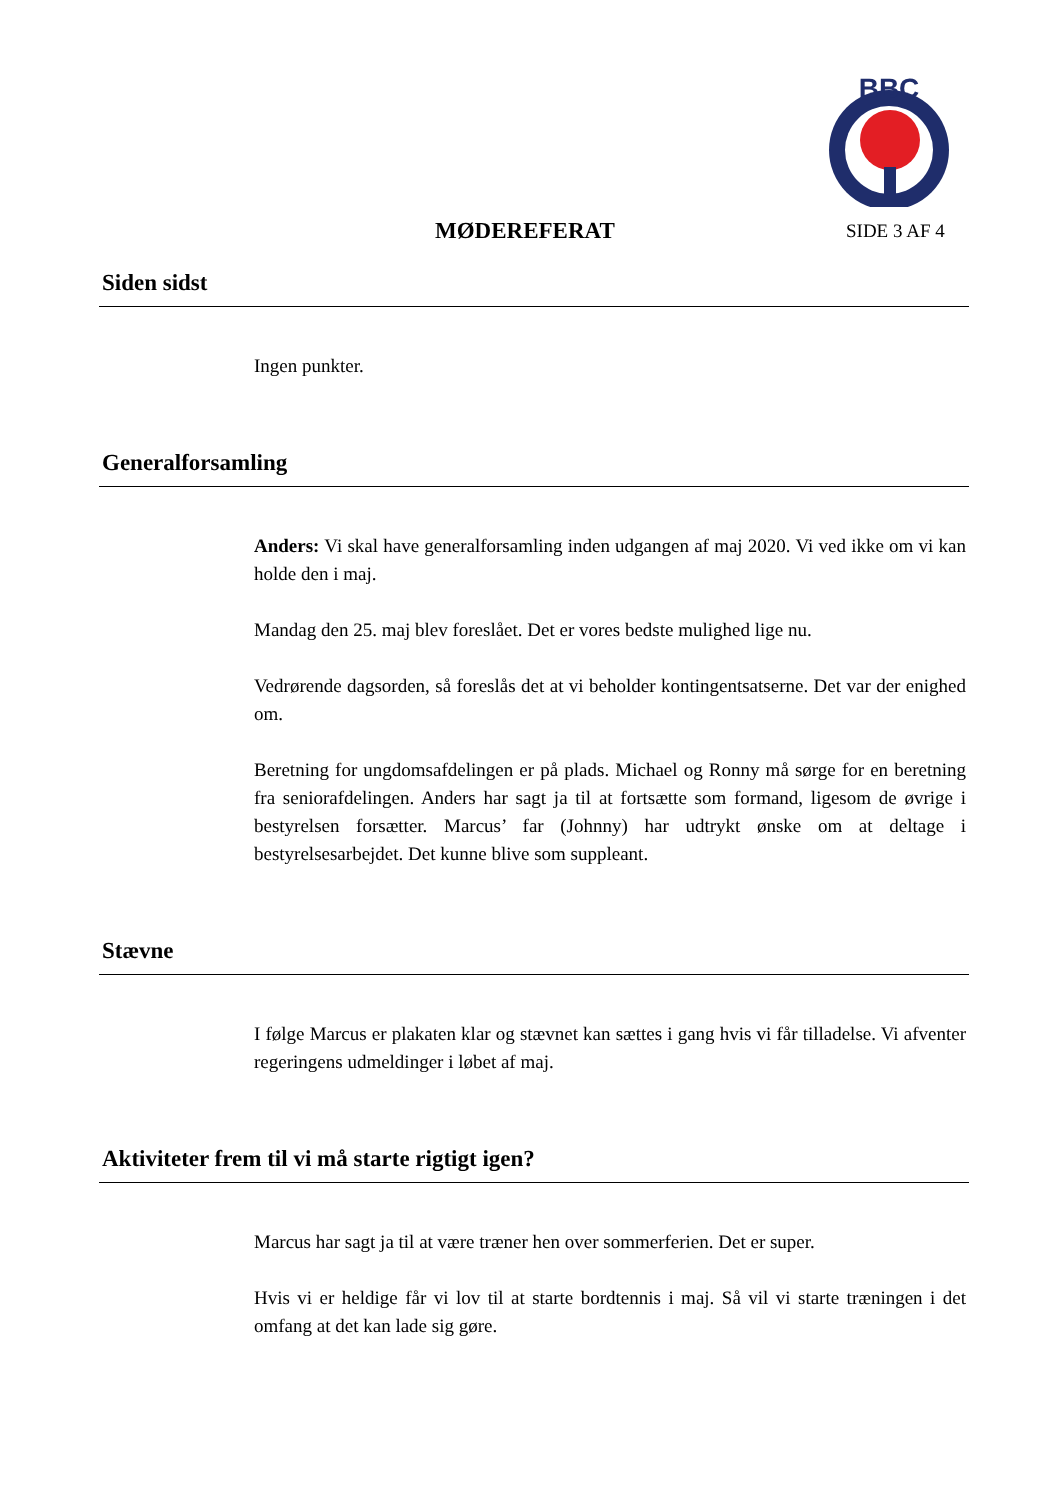BBC
MØDEREFERAT SIDE 3 AF 4
Siden sidst
Ingen punkter.
Generalforsamling
Anders: Vi skal have generalforsamling inden udgangen af maj 2020. Vi ved ikke om vi kan holde den i maj.
Mandag den 25. maj blev foreslået. Det er vores bedste mulighed lige nu.
Vedrørende dagsorden, så foreslås det at vi beholder kontingentsatserne. Det var der enighed om.
Beretning for ungdomsafdelingen er på plads. Michael og Ronny må sørge for en beretning fra seniorafdelingen. Anders har sagt ja til at fortsætte som formand, ligesom de øvrige i bestyrelsen forsætter. Marcus’ far (Johnny) har udtrykt ønske om at deltage i bestyrelsesarbejdet. Det kunne blive som suppleant.
Stævne
I følge Marcus er plakaten klar og stævnet kan sættes i gang hvis vi får tilladelse. Vi afventer regeringens udmeldinger i løbet af maj.
Aktiviteter frem til vi må starte rigtigt igen?
Marcus har sagt ja til at være træner hen over sommerferien. Det er super.
Hvis vi er heldige får vi lov til at starte bordtennis i maj. Så vil vi starte træningen i det omfang at det kan lade sig gøre.